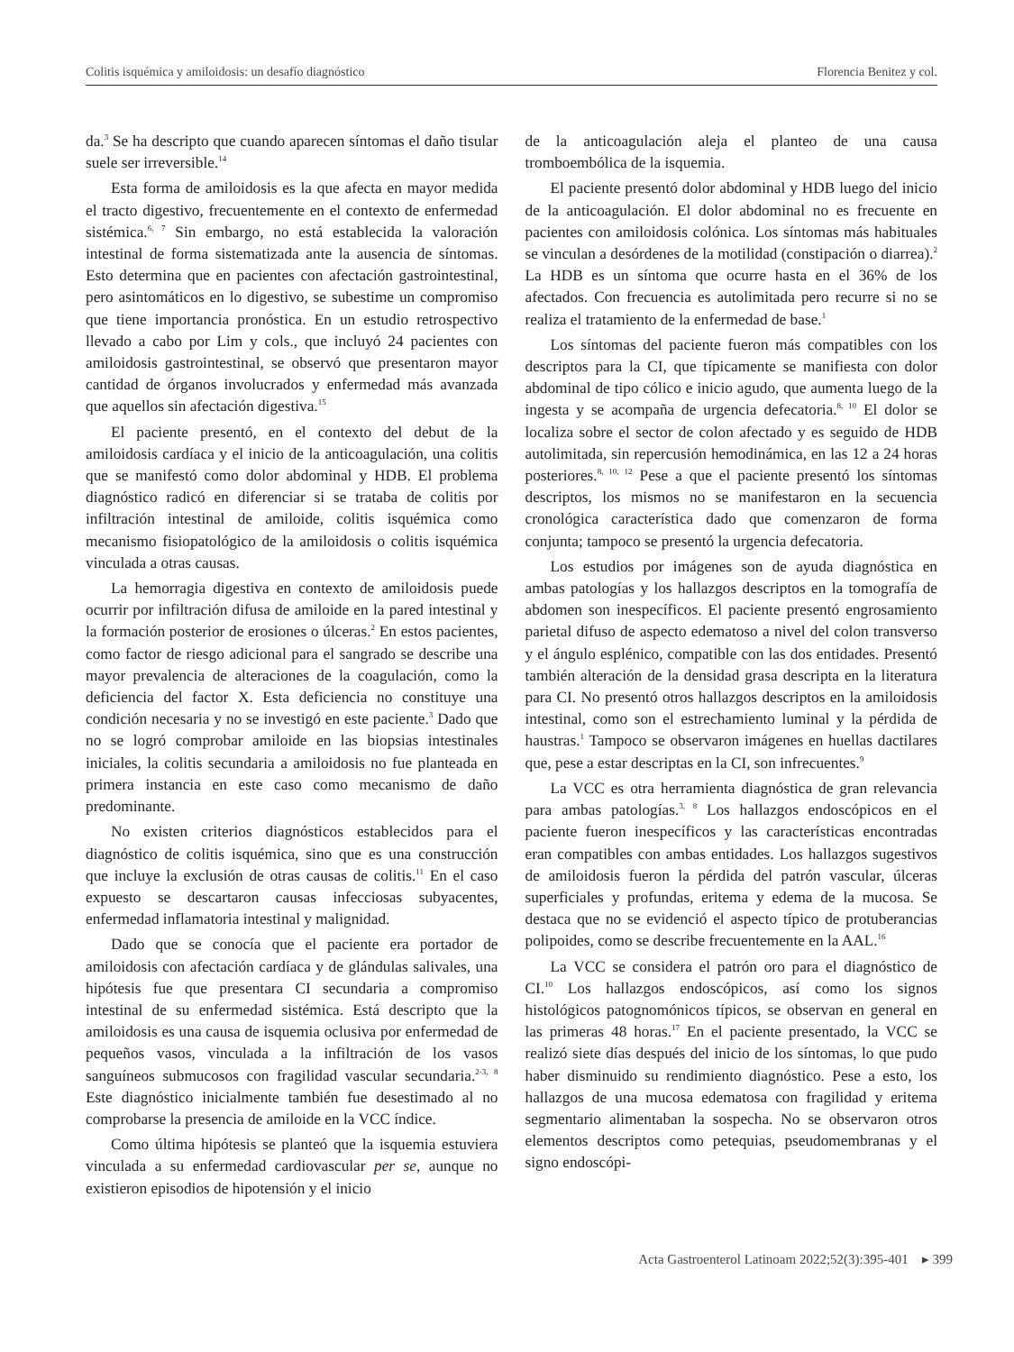Colitis isquémica y amiloidosis: un desafío diagnóstico Florencia Benitez y col.
da.<sup>3</sup> Se ha descripto que cuando aparecen síntomas el daño tisular suele ser irreversible.<sup>14</sup>
Esta forma de amiloidosis es la que afecta en mayor medida el tracto digestivo, frecuentemente en el contexto de enfermedad sistémica.<sup>6, 7</sup> Sin embargo, no está establecida la valoración intestinal de forma sistematizada ante la ausencia de síntomas. Esto determina que en pacientes con afectación gastrointestinal, pero asintomáticos en lo digestivo, se subestime un compromiso que tiene importancia pronóstica. En un estudio retrospectivo llevado a cabo por Lim y cols., que incluyó 24 pacientes con amiloidosis gastrointestinal, se observó que presentaron mayor cantidad de órganos involucrados y enfermedad más avanzada que aquellos sin afectación digestiva.<sup>15</sup>
El paciente presentó, en el contexto del debut de la amiloidosis cardíaca y el inicio de la anticoagulación, una colitis que se manifestó como dolor abdominal y HDB. El problema diagnóstico radicó en diferenciar si se trataba de colitis por infiltración intestinal de amiloide, colitis isquémica como mecanismo fisiopatológico de la amiloidosis o colitis isquémica vinculada a otras causas.
La hemorragia digestiva en contexto de amiloidosis puede ocurrir por infiltración difusa de amiloide en la pared intestinal y la formación posterior de erosiones o úlceras.<sup>2</sup> En estos pacientes, como factor de riesgo adicional para el sangrado se describe una mayor prevalencia de alteraciones de la coagulación, como la deficiencia del factor X. Esta deficiencia no constituye una condición necesaria y no se investigó en este paciente.<sup>3</sup> Dado que no se logró comprobar amiloide en las biopsias intestinales iniciales, la colitis secundaria a amiloidosis no fue planteada en primera instancia en este caso como mecanismo de daño predominante.
No existen criterios diagnósticos establecidos para el diagnóstico de colitis isquémica, sino que es una construcción que incluye la exclusión de otras causas de colitis.<sup>11</sup> En el caso expuesto se descartaron causas infecciosas subyacentes, enfermedad inflamatoria intestinal y malignidad.
Dado que se conocía que el paciente era portador de amiloidosis con afectación cardíaca y de glándulas salivales, una hipótesis fue que presentara CI secundaria a compromiso intestinal de su enfermedad sistémica. Está descripto que la amiloidosis es una causa de isquemia oclusiva por enfermedad de pequeños vasos, vinculada a la infiltración de los vasos sanguíneos submucosos con fragilidad vascular secundaria.<sup>2-3, 8</sup> Este diagnóstico inicialmente también fue desestimado al no comprobarse la presencia de amiloide en la VCC índice.
Como última hipótesis se planteó que la isquemia estuviera vinculada a su enfermedad cardiovascular per se, aunque no existieron episodios de hipotensión y el inicio
de la anticoagulación aleja el planteo de una causa tromboembólica de la isquemia.
El paciente presentó dolor abdominal y HDB luego del inicio de la anticoagulación. El dolor abdominal no es frecuente en pacientes con amiloidosis colónica. Los síntomas más habituales se vinculan a desórdenes de la motilidad (constipación o diarrea).<sup>2</sup> La HDB es un síntoma que ocurre hasta en el 36% de los afectados. Con frecuencia es autolimitada pero recurre si no se realiza el tratamiento de la enfermedad de base.<sup>1</sup>
Los síntomas del paciente fueron más compatibles con los descriptos para la CI, que típicamente se manifiesta con dolor abdominal de tipo cólico e inicio agudo, que aumenta luego de la ingesta y se acompaña de urgencia defecatoria.<sup>8, 10</sup> El dolor se localiza sobre el sector de colon afectado y es seguido de HDB autolimitada, sin repercusión hemodinámica, en las 12 a 24 horas posteriores.<sup>8, 10, 12</sup> Pese a que el paciente presentó los síntomas descriptos, los mismos no se manifestaron en la secuencia cronológica característica dado que comenzaron de forma conjunta; tampoco se presentó la urgencia defecatoria.
Los estudios por imágenes son de ayuda diagnóstica en ambas patologías y los hallazgos descriptos en la tomografía de abdomen son inespecíficos. El paciente presentó engrosamiento parietal difuso de aspecto edematoso a nivel del colon transverso y el ángulo esplénico, compatible con las dos entidades. Presentó también alteración de la densidad grasa descripta en la literatura para CI. No presentó otros hallazgos descriptos en la amiloidosis intestinal, como son el estrechamiento luminal y la pérdida de haustras.<sup>1</sup> Tampoco se observaron imágenes en huellas dactilares que, pese a estar descriptas en la CI, son infrecuentes.<sup>9</sup>
La VCC es otra herramienta diagnóstica de gran relevancia para ambas patologías.<sup>3, 8</sup> Los hallazgos endoscópicos en el paciente fueron inespecíficos y las características encontradas eran compatibles con ambas entidades. Los hallazgos sugestivos de amiloidosis fueron la pérdida del patrón vascular, úlceras superficiales y profundas, eritema y edema de la mucosa. Se destaca que no se evidenció el aspecto típico de protuberancias polipoides, como se describe frecuentemente en la AAL.<sup>16</sup>
La VCC se considera el patrón oro para el diagnóstico de CI.<sup>10</sup> Los hallazgos endoscópicos, así como los signos histológicos patognomónicos típicos, se observan en general en las primeras 48 horas.<sup>17</sup> En el paciente presentado, la VCC se realizó siete días después del inicio de los síntomas, lo que pudo haber disminuido su rendimiento diagnóstico. Pese a esto, los hallazgos de una mucosa edematosa con fragilidad y eritema segmentario alimentaban la sospecha. No se observaron otros elementos descriptos como petequias, pseudomembranas y el signo endoscópi-
Acta Gastroenterol Latinoam 2022;52(3):395-401 ▸ 399